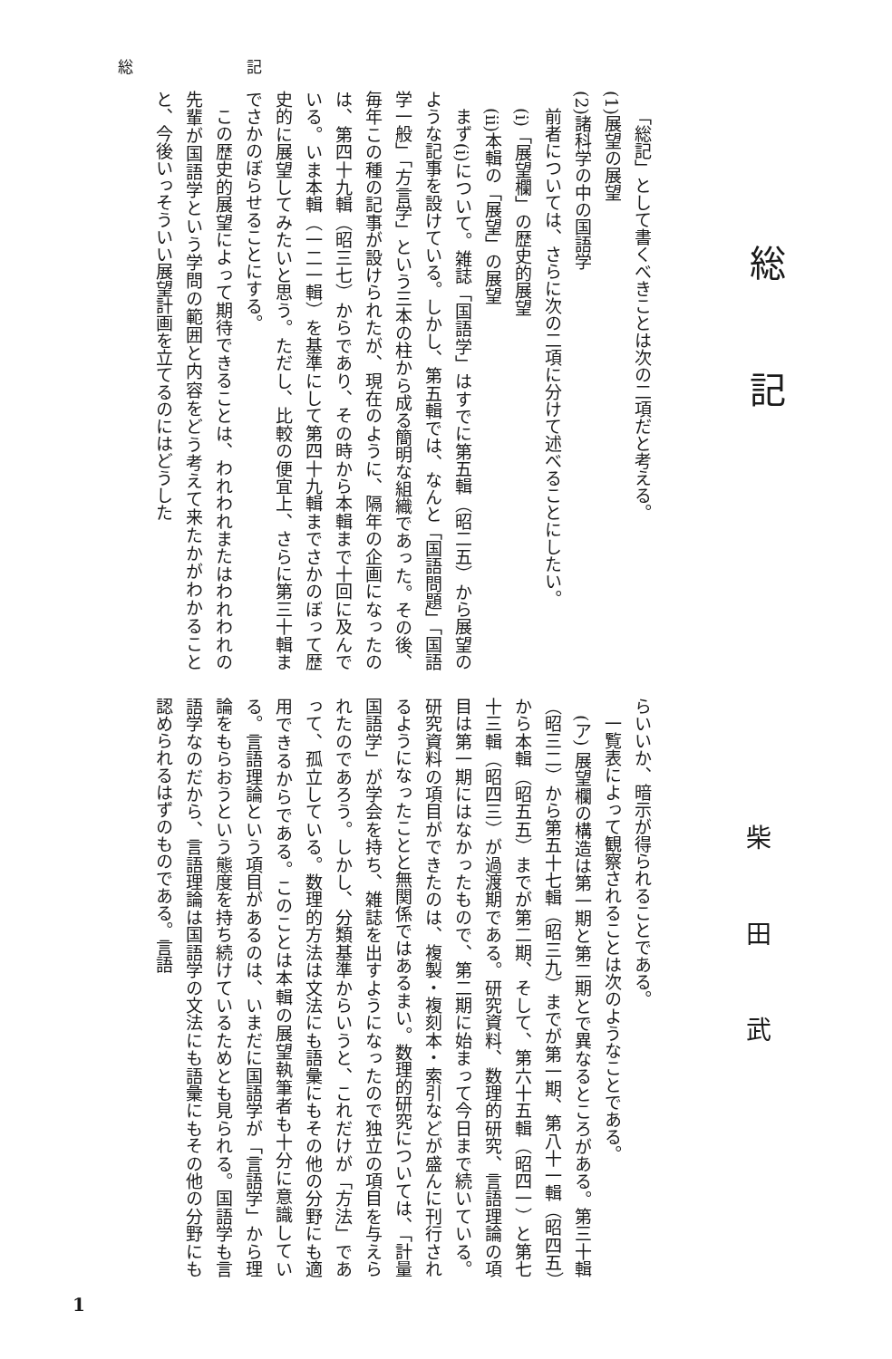総 記
総記
柴田武
「総記」として書くべきことは次の二項だと考える。
(1)展望の展望
(2)諸科学の中の国語学
前者については、さらに次の二項に分けて述べることにしたい。
(i)「展望欄」の歴史的展望
(ii)本輯の「展望」の展望
まず(i)について。雑誌「国語学」はすでに第五輯（昭二五）から展望のような記事を設けている。しかし、第五輯では、なんと「国語問題」「国語学一般」「方言学」という三本の柱から成る簡明な組織であった。その後、毎年この種の記事が設けられたが、現在のように、隔年の企画になったのは、第四十九輯（昭三七）からであり、その時から本輯まで十回に及んでいる。いま本輯（一二一輯）を基準にして第四十九輯までさかのぼって歴史的に展望してみたいと思う。ただし、比較の便宜上、さらに第三十輯までさかのぼらせることにする。
この歴史的展望によって期待できることは、われわれまたはわれわれの先輩が国語学という学問の範囲と内容をどう考えて来たかがわかることと、今後いっそういい展望計画を立てるのにはどうした
らいいか、暗示が得られることである。
一覧表によって観察されることは次のようなことである。
(ア) 展望欄の構造は第一期と第二期とで異なるところがある。第三十輯（昭三二）から第五十七輯（昭三九）までが第一期、第八十一輯（昭四五）から本輯（昭五五）までが第二期、そして、第六十五輯（昭四一）と第七十三輯（昭四三）が過渡期である。研究資料、数理的研究、言語理論の項目は第一期にはなかったもので、第二期に始まって今日まで続いている。研究資料の項目ができたのは、複製・複刻本・索引などが盛んに刊行されるようになったことと無関係ではあるまい。数理的研究については、「計量国語学」が学会を持ち、雑誌を出すようになったので独立の項目を与えられたのであろう。しかし、分類基準からいうと、これだけが「方法」であって、孤立している。数理的方法は文法にも語彙にもその他の分野にも適用できるからである。このことは本輯の展望執筆者も十分に意識している。言語理論という項目があるのは、いまだに国語学が「言語学」から理論をもらおうという態度を持ち続けているためとも見られる。国語学も言語学なのだから、言語理論は国語学の文法にも語彙にもその他の分野にも認められるはずのものである。言語
1